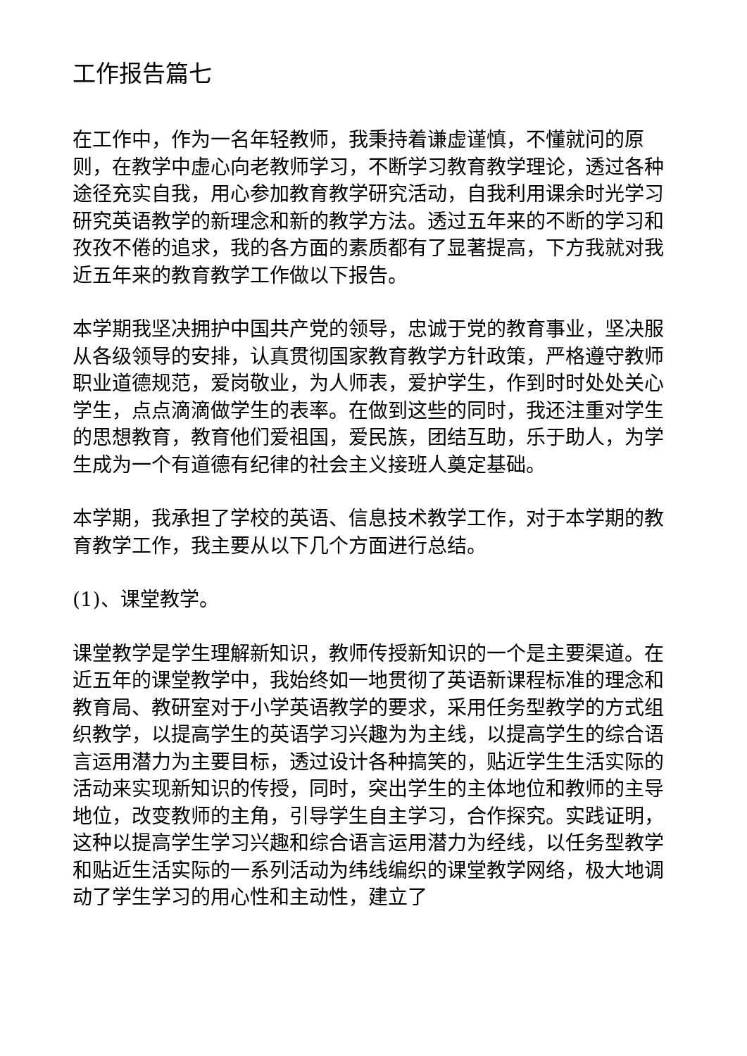工作报告篇七
在工作中，作为一名年轻教师，我秉持着谦虚谨慎，不懂就问的原则，在教学中虚心向老教师学习，不断学习教育教学理论，透过各种途径充实自我，用心参加教育教学研究活动，自我利用课余时光学习研究英语教学的新理念和新的教学方法。透过五年来的不断的学习和孜孜不倦的追求，我的各方面的素质都有了显著提高，下方我就对我近五年来的教育教学工作做以下报告。
本学期我坚决拥护中国共产党的领导，忠诚于党的教育事业，坚决服从各级领导的安排，认真贯彻国家教育教学方针政策，严格遵守教师职业道德规范，爱岗敬业，为人师表，爱护学生，作到时时处处关心学生，点点滴滴做学生的表率。在做到这些的同时，我还注重对学生的思想教育，教育他们爱祖国，爱民族，团结互助，乐于助人，为学生成为一个有道德有纪律的社会主义接班人奠定基础。
本学期，我承担了学校的英语、信息技术教学工作，对于本学期的教育教学工作，我主要从以下几个方面进行总结。
(1)、课堂教学。
课堂教学是学生理解新知识，教师传授新知识的一个是主要渠道。在近五年的课堂教学中，我始终如一地贯彻了英语新课程标准的理念和教育局、教研室对于小学英语教学的要求，采用任务型教学的方式组织教学，以提高学生的英语学习兴趣为为主线，以提高学生的综合语言运用潜力为主要目标，透过设计各种搞笑的，贴近学生生活实际的活动来实现新知识的传授，同时，突出学生的主体地位和教师的主导地位，改变教师的主角，引导学生自主学习，合作探究。实践证明，这种以提高学生学习兴趣和综合语言运用潜力为经线，以任务型教学和贴近生活实际的一系列活动为纬线编织的课堂教学网络，极大地调动了学生学习的用心性和主动性，建立了